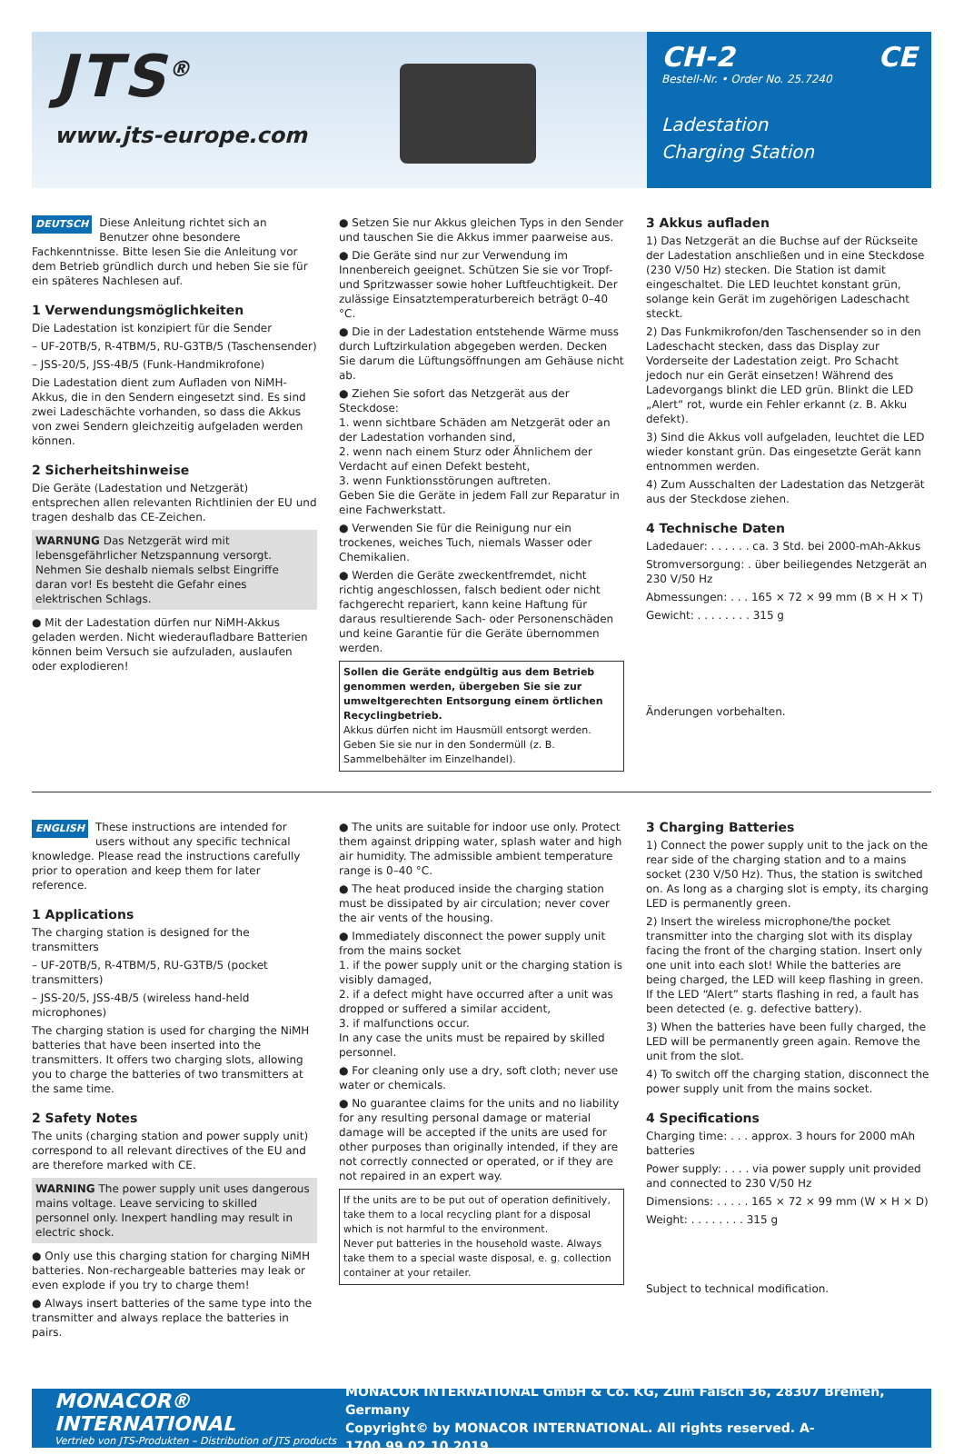JTS<sup>®</sup>
www.jts-europe.com
CH-2 CE
Bestell-Nr. • Order No. 25.7240
Ladestation
Charging Station
DEUTSCH Diese Anleitung richtet sich an Benutzer ohne besondere Fachkenntnisse. Bitte lesen Sie die Anleitung vor dem Betrieb gründlich durch und heben Sie sie für ein späteres Nachlesen auf.
1 Verwendungsmöglichkeiten
Die Ladestation ist konzipiert für die Sender
– UF-20TB/5, R-4TBM/5, RU-G3TB/5 (Taschensender)
– JSS-20/5, JSS-4B/5 (Funk-Handmikrofone)
Die Ladestation dient zum Aufladen von NiMH-Akkus, die in den Sendern eingesetzt sind. Es sind zwei Ladeschächte vorhanden, so dass die Akkus von zwei Sendern gleichzeitig aufgeladen werden können.
2 Sicherheitshinweise
Die Geräte (Ladestation und Netzgerät) entsprechen allen relevanten Richtlinien der EU und tragen deshalb das CE-Zeichen.
WARNUNG Das Netzgerät wird mit lebensgefährlicher Netzspannung versorgt. Nehmen Sie deshalb niemals selbst Eingriffe daran vor! Es besteht die Gefahr eines elektrischen Schlags.
● Mit der Ladestation dürfen nur NiMH-Akkus geladen werden. Nicht wiederaufladbare Batterien können beim Versuch sie aufzuladen, auslaufen oder explodieren!
● Setzen Sie nur Akkus gleichen Typs in den Sender und tauschen Sie die Akkus immer paarweise aus.
● Die Geräte sind nur zur Verwendung im Innenbereich geeignet. Schützen Sie sie vor Tropf- und Spritzwasser sowie hoher Luftfeuchtigkeit. Der zulässige Einsatztemperaturbereich beträgt 0–40 °C.
● Die in der Ladestation entstehende Wärme muss durch Luftzirkulation abgegeben werden. Decken Sie darum die Lüftungsöffnungen am Gehäuse nicht ab.
● Ziehen Sie sofort das Netzgerät aus der Steckdose:
1. wenn sichtbare Schäden am Netzgerät oder an der Ladestation vorhanden sind,
2. wenn nach einem Sturz oder Ähnlichem der Verdacht auf einen Defekt besteht,
3. wenn Funktionsstörungen auftreten.
Geben Sie die Geräte in jedem Fall zur Reparatur in eine Fachwerkstatt.
● Verwenden Sie für die Reinigung nur ein trockenes, weiches Tuch, niemals Wasser oder Chemikalien.
● Werden die Geräte zweckentfremdet, nicht richtig angeschlossen, falsch bedient oder nicht fachgerecht repariert, kann keine Haftung für daraus resultierende Sach- oder Personenschäden und keine Garantie für die Geräte übernommen werden.
Sollen die Geräte endgültig aus dem Betrieb genommen werden, übergeben Sie sie zur umweltgerechten Entsorgung einem örtlichen Recyclingbetrieb.
Akkus dürfen nicht im Hausmüll entsorgt werden. Geben Sie sie nur in den Sondermüll (z. B. Sammelbehälter im Einzelhandel).
3 Akkus aufladen
1) Das Netzgerät an die Buchse auf der Rückseite der Ladestation anschließen und in eine Steckdose (230 V/50 Hz) stecken. Die Station ist damit eingeschaltet. Die LED leuchtet konstant grün, solange kein Gerät im zugehörigen Ladeschacht steckt.
2) Das Funkmikrofon/den Taschensender so in den Ladeschacht stecken, dass das Display zur Vorderseite der Ladestation zeigt. Pro Schacht jedoch nur ein Gerät einsetzen! Während des Ladevorgangs blinkt die LED grün. Blinkt die LED „Alert“ rot, wurde ein Fehler erkannt (z. B. Akku defekt).
3) Sind die Akkus voll aufgeladen, leuchtet die LED wieder konstant grün. Das eingesetzte Gerät kann entnommen werden.
4) Zum Ausschalten der Ladestation das Netzgerät aus der Steckdose ziehen.
4 Technische Daten
Ladedauer: . . . . . . ca. 3 Std. bei 2000-mAh-Akkus
Stromversorgung: . über beiliegendes Netzgerät an 230 V/50 Hz
Abmessungen: . . . 165 × 72 × 99 mm (B × H × T)
Gewicht: . . . . . . . . 315 g
Änderungen vorbehalten.
ENGLISH These instructions are intended for users without any specific technical knowledge. Please read the instructions carefully prior to operation and keep them for later reference.
1 Applications
The charging station is designed for the transmitters
– UF-20TB/5, R-4TBM/5, RU-G3TB/5 (pocket transmitters)
– JSS-20/5, JSS-4B/5 (wireless hand-held microphones)
The charging station is used for charging the NiMH batteries that have been inserted into the transmitters. It offers two charging slots, allowing you to charge the batteries of two transmitters at the same time.
2 Safety Notes
The units (charging station and power supply unit) correspond to all relevant directives of the EU and are therefore marked with CE.
WARNING The power supply unit uses dangerous mains voltage. Leave servicing to skilled personnel only. Inexpert handling may result in electric shock.
● Only use this charging station for charging NiMH batteries. Non-rechargeable batteries may leak or even explode if you try to charge them!
● Always insert batteries of the same type into the transmitter and always replace the batteries in pairs.
● The units are suitable for indoor use only. Protect them against dripping water, splash water and high air humidity. The admissible ambient temperature range is 0–40 °C.
● The heat produced inside the charging station must be dissipated by air circulation; never cover the air vents of the housing.
● Immediately disconnect the power supply unit from the mains socket
1. if the power supply unit or the charging station is visibly damaged,
2. if a defect might have occurred after a unit was dropped or suffered a similar accident,
3. if malfunctions occur.
In any case the units must be repaired by skilled personnel.
● For cleaning only use a dry, soft cloth; never use water or chemicals.
● No guarantee claims for the units and no liability for any resulting personal damage or material damage will be accepted if the units are used for other purposes than originally intended, if they are not correctly connected or operated, or if they are not repaired in an expert way.
If the units are to be put out of operation definitively, take them to a local recycling plant for a disposal which is not harmful to the environment.
Never put batteries in the household waste. Always take them to a special waste disposal, e. g. collection container at your retailer.
3 Charging Batteries
1) Connect the power supply unit to the jack on the rear side of the charging station and to a mains socket (230 V/50 Hz). Thus, the station is switched on. As long as a charging slot is empty, its charging LED is permanently green.
2) Insert the wireless microphone/the pocket transmitter into the charging slot with its display facing the front of the charging station. Insert only one unit into each slot! While the batteries are being charged, the LED will keep flashing in green. If the LED “Alert” starts flashing in red, a fault has been detected (e. g. defective battery).
3) When the batteries have been fully charged, the LED will be permanently green again. Remove the unit from the slot.
4) To switch off the charging station, disconnect the power supply unit from the mains socket.
4 Specifications
Charging time: . . . approx. 3 hours for 2000 mAh batteries
Power supply: . . . . via power supply unit provided and connected to 230 V/50 Hz
Dimensions: . . . . . 165 × 72 × 99 mm (W × H × D)
Weight: . . . . . . . . 315 g
Subject to technical modification.
MONACOR® INTERNATIONAL
Vertrieb von JTS-Produkten – Distribution of JTS products
MONACOR INTERNATIONAL GmbH & Co. KG, Zum Falsch 36, 28307 Bremen, Germany
Copyright© by MONACOR INTERNATIONAL. All rights reserved. A-1700.99.02.10.2019